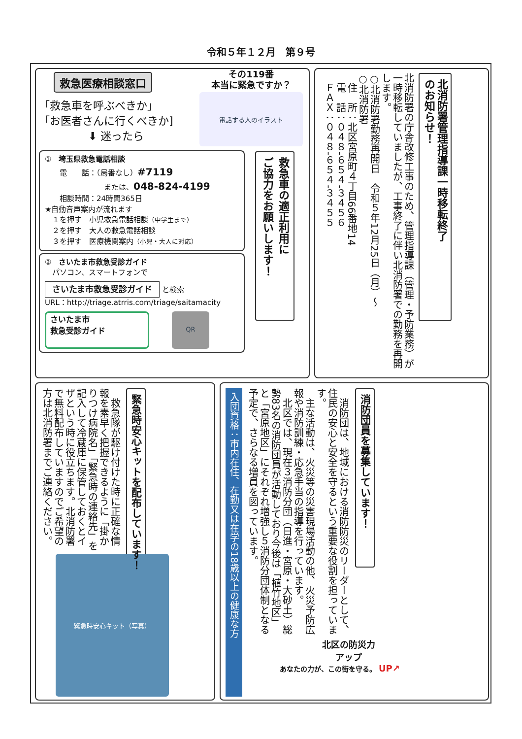令和５年１２月　第９号
救急医療相談窓口
「救急車を呼ぶべきか」
「お医者さんに行くべきか]
⬇ 迷ったら
その119番
本当に緊急ですか？
電話する人のイラスト
①　埼玉県救急電話相談
　　電　　話：（局番なし）#7119
　　　　　　　　または、048-824-4199
　　相談時間：24時間365日
★自動音声案内が流れます
　１を押す　小児救急電話相談（中学生まで）
　２を押す　大人の救急電話相談
　３を押す　医療機関案内（小児・大人に対応）
②　さいたま市救急受診ガイド
　パソコン、スマートフォンで
さいたま市救急受診ガイド と検索
URL：http://triage.atrris.com/triage/saitamacity
さいたま市
救急受診ガイド
QR
救急車の適正利用に
ご協力をお願いします！
北消防署管理指導課一時移転終了
のお知らせ！
北消防署の庁舎改修工事のため、管理指導課（管理・予防業務）が一時移転していましたが、工事終了に伴い北消防署での勤務を再開します。
○北消防署勤務再開日　令和５年12月25日（月）～
○北消防署
　住　所：北区宮原町４丁目66番地14
　電　話：０４８-６５４-３４５６
　ＦＡＸ：０４８-６５４-３４５５
緊急時安心キットを配布しています！
　救急隊が駆け付けた時に正確な情報を素早く把握できるように「掛かりつけ病院名」「緊急時の連絡先」を記入して冷蔵庫に保管しておくとイザという時に役立ちます。北消防署で無料配布していますのでご希望の方は北消防署までご連絡ください。
緊急時安心キット（写真）
消防団員を募集しています！
　消防団は、地域における消防防災のリーダーとして、住民の安心と安全を守るという重要な役割を担っています。
　主な活動は、火災等の災害現場活動の他、火災予防広報や消防訓練・応急手当の指導を行っています。
　北区では、現在３消防分団（日進・宮原・大砂土）総勢83名の消防団員が活動しており今後は「植竹地区」と「宮原地区」にそれぞれ増強し５消防分団体制となる予定で、さらなる増員を図っています。
入団資格：市内在住、在勤又は在学の18歳以上の健康な方
北区の防災力
アップ
あなたの力が、この街を守る。 UP↗